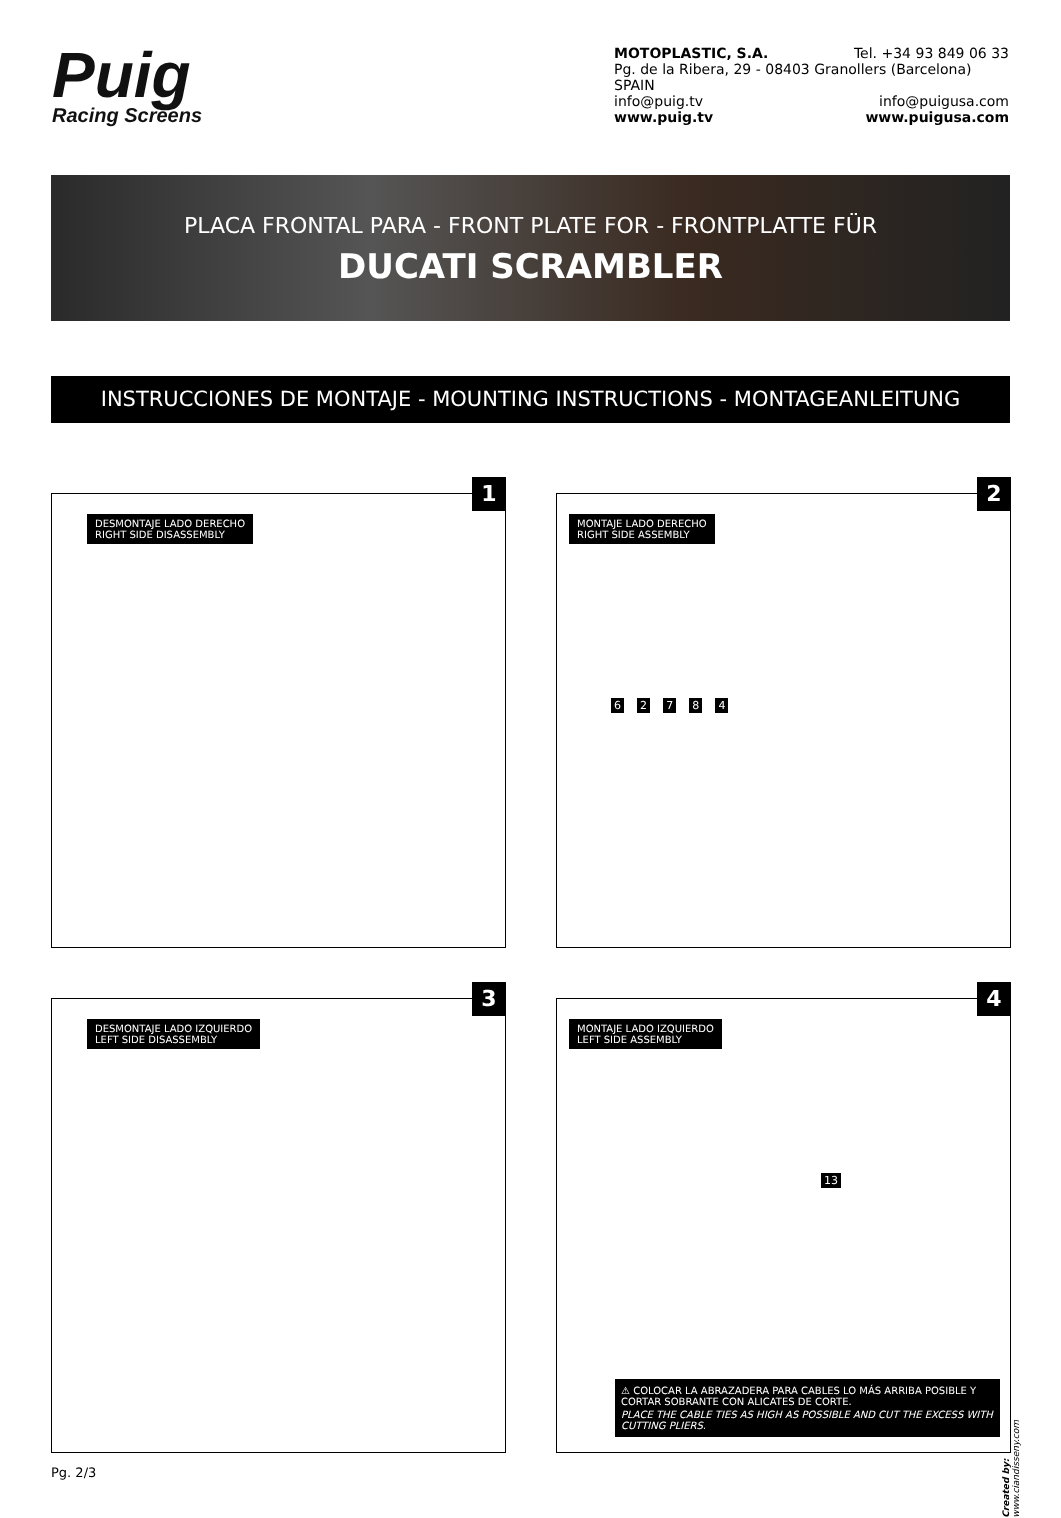Puig
Racing Screens
MOTOPLASTIC, S.A. Tel. +34 93 849 06 33
Pg. de la Ribera, 29 - 08403 Granollers (Barcelona) SPAIN
info@puig.tv info@puigusa.com
www.puig.tv www.puigusa.com
PLACA FRONTAL PARA - FRONT PLATE FOR - FRONTPLATTE FÜR
DUCATI SCRAMBLER
INSTRUCCIONES DE MONTAJE - MOUNTING INSTRUCTIONS - MONTAGEANLEITUNG
1
DESMONTAJE LADO DERECHO
RIGHT SIDE DISASSEMBLY
2
MONTAJE LADO DERECHO
RIGHT SIDE ASSEMBLY
6 2 7 8 4
3
DESMONTAJE LADO IZQUIERDO
LEFT SIDE DISASSEMBLY
4
MONTAJE LADO IZQUIERDO
LEFT SIDE ASSEMBLY
13
⚠ COLOCAR LA ABRAZADERA PARA CABLES LO MÁS ARRIBA POSIBLE Y CORTAR SOBRANTE CON ALICATES DE CORTE.
PLACE THE CABLE TIES AS HIGH AS POSSIBLE AND CUT THE EXCESS WITH CUTTING PLIERS.
Pg. 2/3
Created by: www.ciandisseny.com